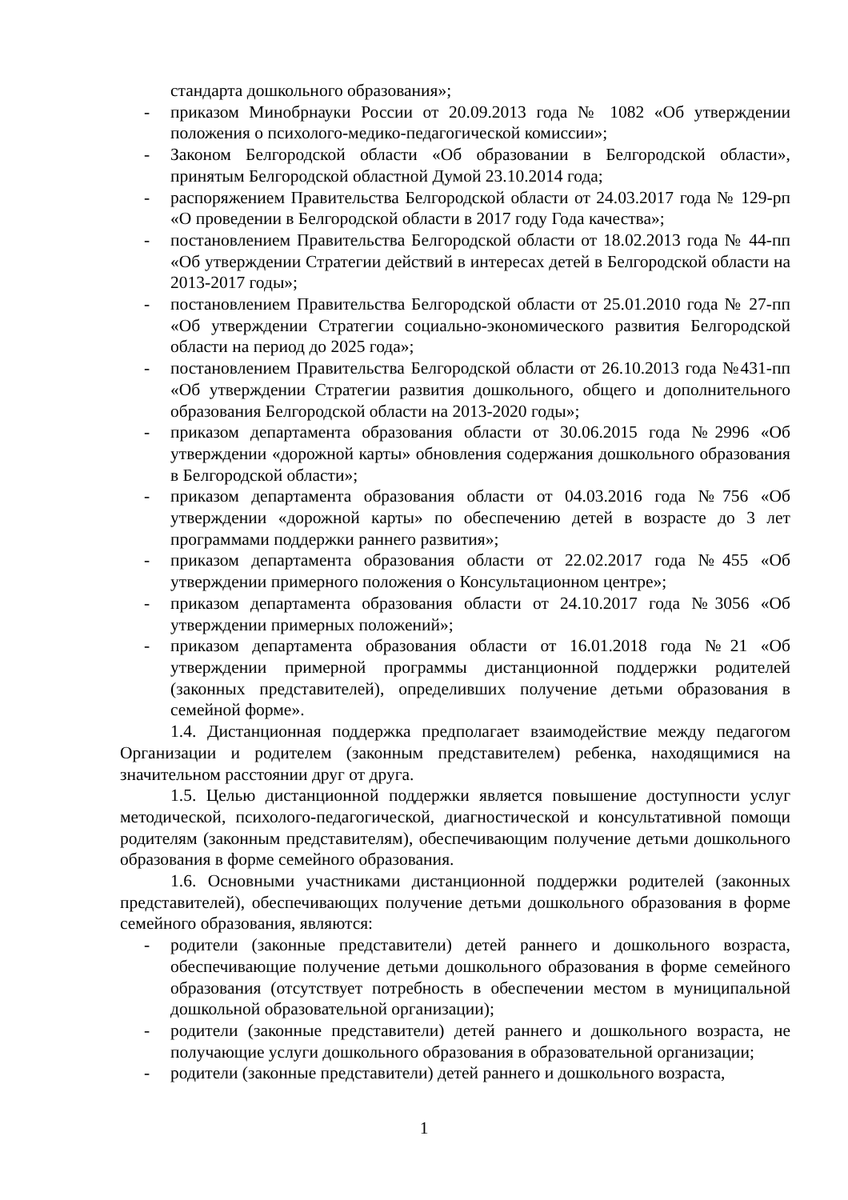стандарта дошкольного образования»;
- приказом Минобрнауки России от 20.09.2013 года № 1082 «Об утверждении положения о психолого-медико-педагогической комиссии»;
- Законом Белгородской области «Об образовании в Белгородской области», принятым Белгородской областной Думой 23.10.2014 года;
- распоряжением Правительства Белгородской области от 24.03.2017 года № 129-рп «О проведении в Белгородской области в 2017 году Года качества»;
- постановлением Правительства Белгородской области от 18.02.2013 года № 44-пп «Об утверждении Стратегии действий в интересах детей в Белгородской области на 2013-2017 годы»;
- постановлением Правительства Белгородской области от 25.01.2010 года № 27-пп «Об утверждении Стратегии социально-экономического развития Белгородской области на период до 2025 года»;
- постановлением Правительства Белгородской области от 26.10.2013 года №431-пп «Об утверждении Стратегии развития дошкольного, общего и дополнительного образования Белгородской области на 2013-2020 годы»;
- приказом департамента образования области от 30.06.2015 года №2996 «Об утверждении «дорожной карты» обновления содержания дошкольного образования в Белгородской области»;
- приказом департамента образования области от 04.03.2016 года №756 «Об утверждении «дорожной карты» по обеспечению детей в возрасте до 3 лет программами поддержки раннего развития»;
- приказом департамента образования области от 22.02.2017 года №455 «Об утверждении примерного положения о Консультационном центре»;
- приказом департамента образования области от 24.10.2017 года №3056 «Об утверждении примерных положений»;
- приказом департамента образования области от 16.01.2018 года №21 «Об утверждении примерной программы дистанционной поддержки родителей (законных представителей), определивших получение детьми образования в семейной форме».
1.4. Дистанционная поддержка предполагает взаимодействие между педагогом Организации и родителем (законным представителем) ребенка, находящимися на значительном расстоянии друг от друга.
1.5. Целью дистанционной поддержки является повышение доступности услуг методической, психолого-педагогической, диагностической и консультативной помощи родителям (законным представителям), обеспечивающим получение детьми дошкольного образования в форме семейного образования.
1.6. Основными участниками дистанционной поддержки родителей (законных представителей), обеспечивающих получение детьми дошкольного образования в форме семейного образования, являются:
- родители (законные представители) детей раннего и дошкольного возраста, обеспечивающие получение детьми дошкольного образования в форме семейного образования (отсутствует потребность в обеспечении местом в муниципальной дошкольной образовательной организации);
- родители (законные представители) детей раннего и дошкольного возраста, не получающие услуги дошкольного образования в образовательной организации;
- родители (законные представители) детей раннего и дошкольного возраста,
1